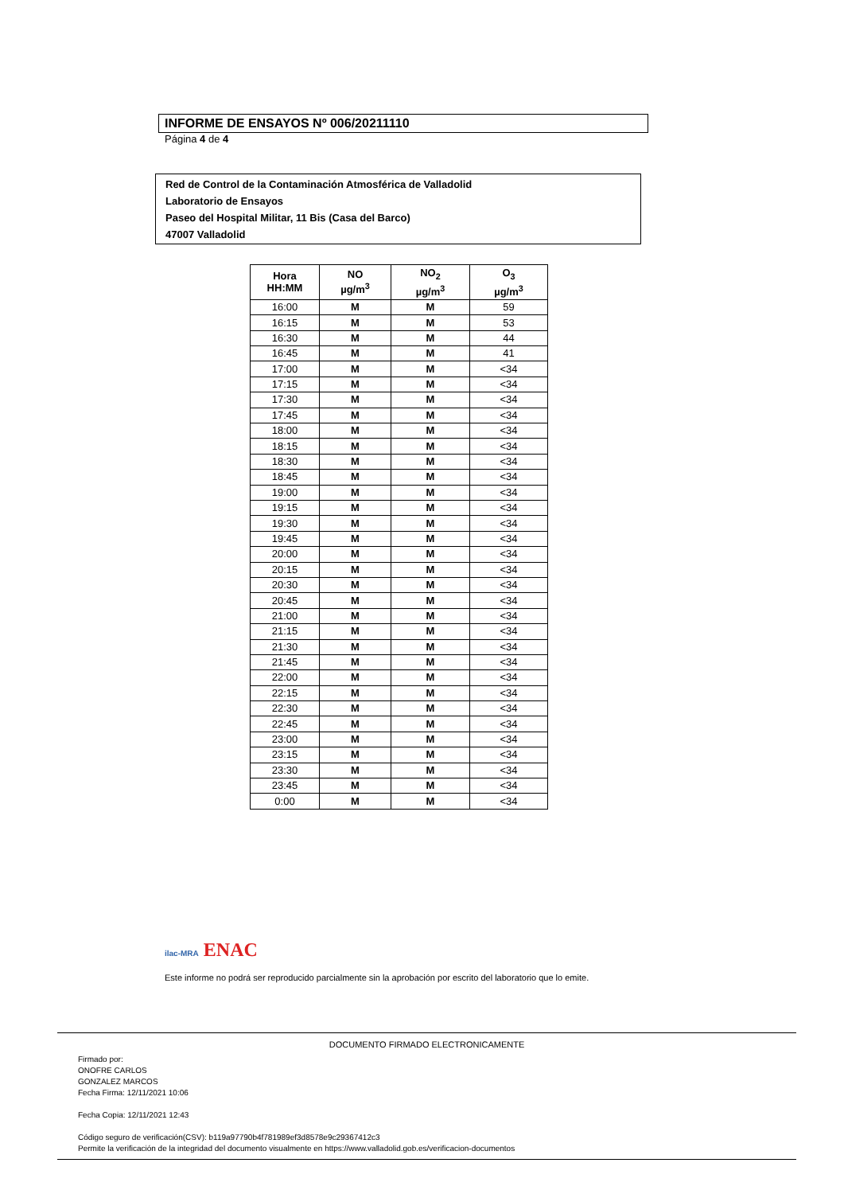INFORME DE ENSAYOS Nº 006/20211110
Página 4 de 4
Red de Control de la Contaminación Atmosférica de Valladolid
Laboratorio de Ensayos
Paseo del Hospital Militar, 11 Bis (Casa del Barco)
47007 Valladolid
| Hora HH:MM | NO µg/m<sup>3</sup> | NO<sub>2</sub> µg/m<sup>3</sup> | O<sub>3</sub> µg/m<sup>3</sup> |
| --- | --- | --- | --- |
| 16:00 | M | M | 59 |
| 16:15 | M | M | 53 |
| 16:30 | M | M | 44 |
| 16:45 | M | M | 41 |
| 17:00 | M | M | <34 |
| 17:15 | M | M | <34 |
| 17:30 | M | M | <34 |
| 17:45 | M | M | <34 |
| 18:00 | M | M | <34 |
| 18:15 | M | M | <34 |
| 18:30 | M | M | <34 |
| 18:45 | M | M | <34 |
| 19:00 | M | M | <34 |
| 19:15 | M | M | <34 |
| 19:30 | M | M | <34 |
| 19:45 | M | M | <34 |
| 20:00 | M | M | <34 |
| 20:15 | M | M | <34 |
| 20:30 | M | M | <34 |
| 20:45 | M | M | <34 |
| 21:00 | M | M | <34 |
| 21:15 | M | M | <34 |
| 21:30 | M | M | <34 |
| 21:45 | M | M | <34 |
| 22:00 | M | M | <34 |
| 22:15 | M | M | <34 |
| 22:30 | M | M | <34 |
| 22:45 | M | M | <34 |
| 23:00 | M | M | <34 |
| 23:15 | M | M | <34 |
| 23:30 | M | M | <34 |
| 23:45 | M | M | <34 |
| 0:00 | M | M | <34 |
ilac-MRA ENAC
Este informe no podrá ser reproducido parcialmente sin la aprobación por escrito del laboratorio que lo emite.
DOCUMENTO FIRMADO ELECTRONICAMENTE
Firmado por:
ONOFRE CARLOS
GONZALEZ MARCOS
Fecha Firma: 12/11/2021 10:06
Fecha Copia: 12/11/2021 12:43
Código seguro de verificación(CSV): b119a97790b4f781989ef3d8578e9c29367412c3
Permite la verificación de la integridad del documento visualmente en https://www.valladolid.gob.es/verificacion-documentos